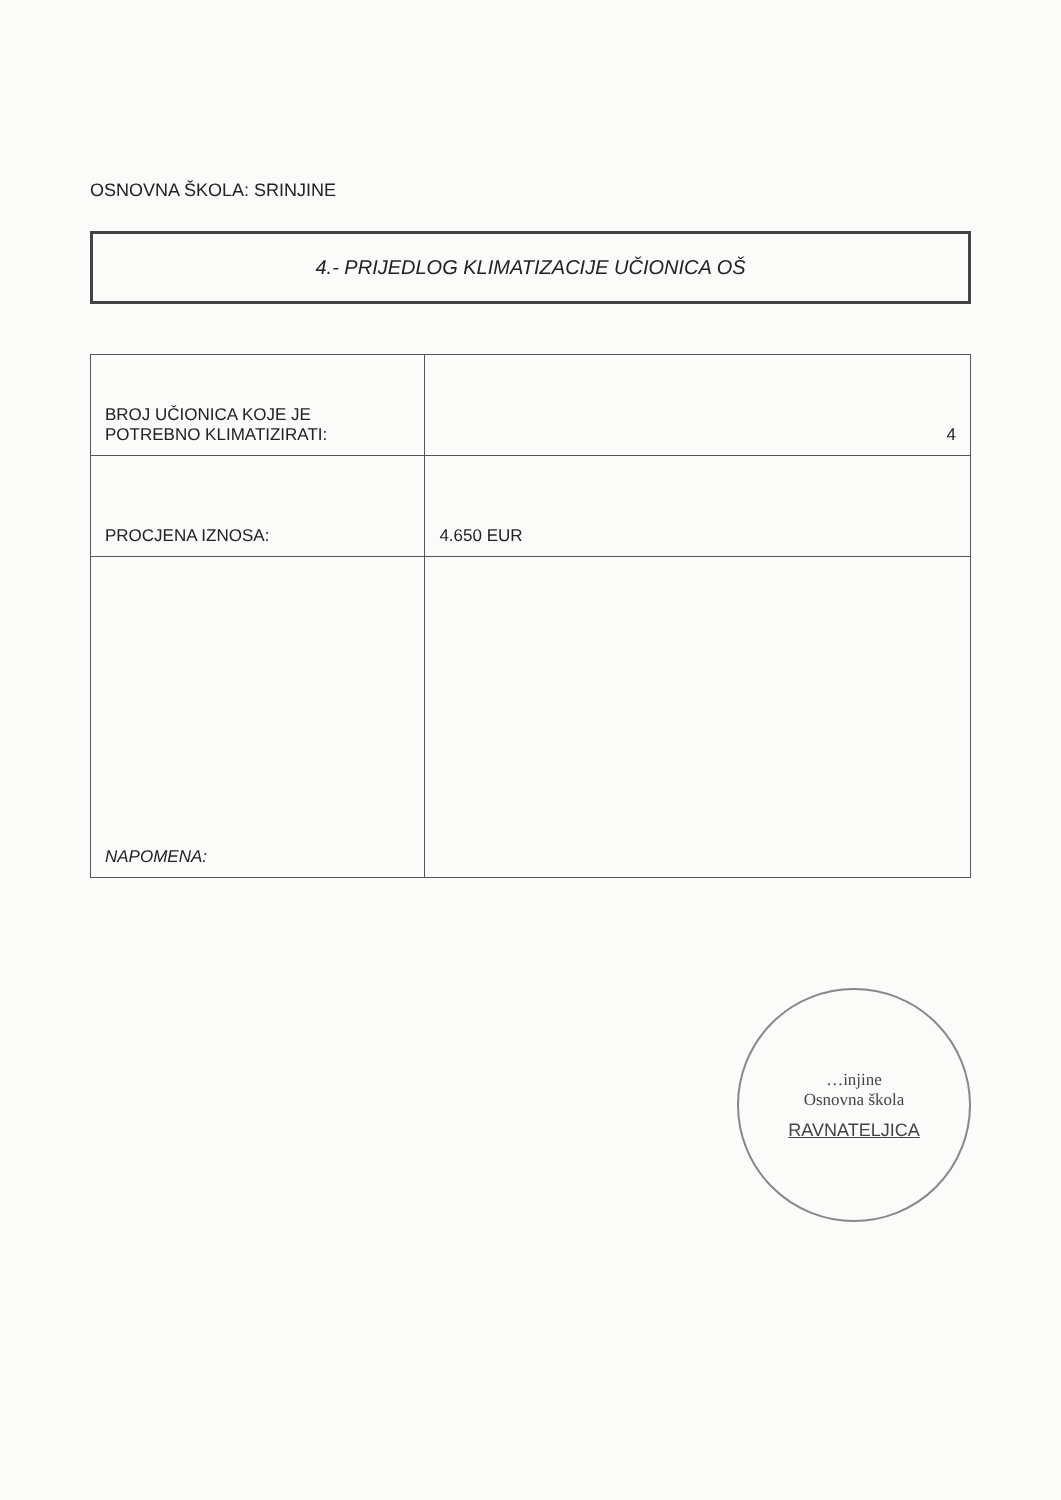OSNOVNA ŠKOLA: SRINJINE
4.- PRIJEDLOG KLIMATIZACIJE UČIONICA OŠ
| BROJ UČIONICA KOJE JE POTREBNO KLIMATIZIRATI: | 4 |
| PROCJENA IZNOSA: | 4.650 EUR |
| NAPOMENA: | |
…injine
Osnovna škola
RAVNATELJICA